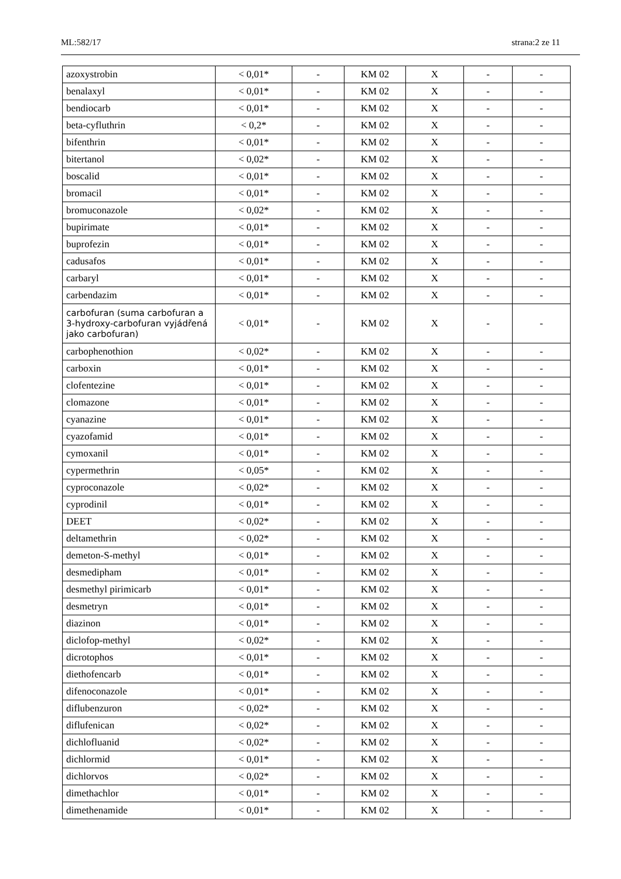ML:582/17 strana:2 ze 11
| azoxystrobin | < 0,01* | - | KM 02 | X | - | - |
| benalaxyl | < 0,01* | - | KM 02 | X | - | - |
| bendiocarb | < 0,01* | - | KM 02 | X | - | - |
| beta-cyfluthrin | < 0,2* | - | KM 02 | X | - | - |
| bifenthrin | < 0,01* | - | KM 02 | X | - | - |
| bitertanol | < 0,02* | - | KM 02 | X | - | - |
| boscalid | < 0,01* | - | KM 02 | X | - | - |
| bromacil | < 0,01* | - | KM 02 | X | - | - |
| bromuconazole | < 0,02* | - | KM 02 | X | - | - |
| bupirimate | < 0,01* | - | KM 02 | X | - | - |
| buprofezin | < 0,01* | - | KM 02 | X | - | - |
| cadusafos | < 0,01* | - | KM 02 | X | - | - |
| carbaryl | < 0,01* | - | KM 02 | X | - | - |
| carbendazim | < 0,01* | - | KM 02 | X | - | - |
| carbofuran (suma carbofuran a 3-hydroxy-carbofuran vyjádřená jako carbofuran) | < 0,01* | - | KM 02 | X | - | - |
| carbophenothion | < 0,02* | - | KM 02 | X | - | - |
| carboxin | < 0,01* | - | KM 02 | X | - | - |
| clofentezine | < 0,01* | - | KM 02 | X | - | - |
| clomazone | < 0,01* | - | KM 02 | X | - | - |
| cyanazine | < 0,01* | - | KM 02 | X | - | - |
| cyazofamid | < 0,01* | - | KM 02 | X | - | - |
| cymoxanil | < 0,01* | - | KM 02 | X | - | - |
| cypermethrin | < 0,05* | - | KM 02 | X | - | - |
| cyproconazole | < 0,02* | - | KM 02 | X | - | - |
| cyprodinil | < 0,01* | - | KM 02 | X | - | - |
| DEET | < 0,02* | - | KM 02 | X | - | - |
| deltamethrin | < 0,02* | - | KM 02 | X | - | - |
| demeton-S-methyl | < 0,01* | - | KM 02 | X | - | - |
| desmedipham | < 0,01* | - | KM 02 | X | - | - |
| desmethyl pirimicarb | < 0,01* | - | KM 02 | X | - | - |
| desmetryn | < 0,01* | - | KM 02 | X | - | - |
| diazinon | < 0,01* | - | KM 02 | X | - | - |
| diclofop-methyl | < 0,02* | - | KM 02 | X | - | - |
| dicrotophos | < 0,01* | - | KM 02 | X | - | - |
| diethofencarb | < 0,01* | - | KM 02 | X | - | - |
| difenoconazole | < 0,01* | - | KM 02 | X | - | - |
| diflubenzuron | < 0,02* | - | KM 02 | X | - | - |
| diflufenican | < 0,02* | - | KM 02 | X | - | - |
| dichlofluanid | < 0,02* | - | KM 02 | X | - | - |
| dichlormid | < 0,01* | - | KM 02 | X | - | - |
| dichlorvos | < 0,02* | - | KM 02 | X | - | - |
| dimethachlor | < 0,01* | - | KM 02 | X | - | - |
| dimethenamide | < 0,01* | - | KM 02 | X | - | - |